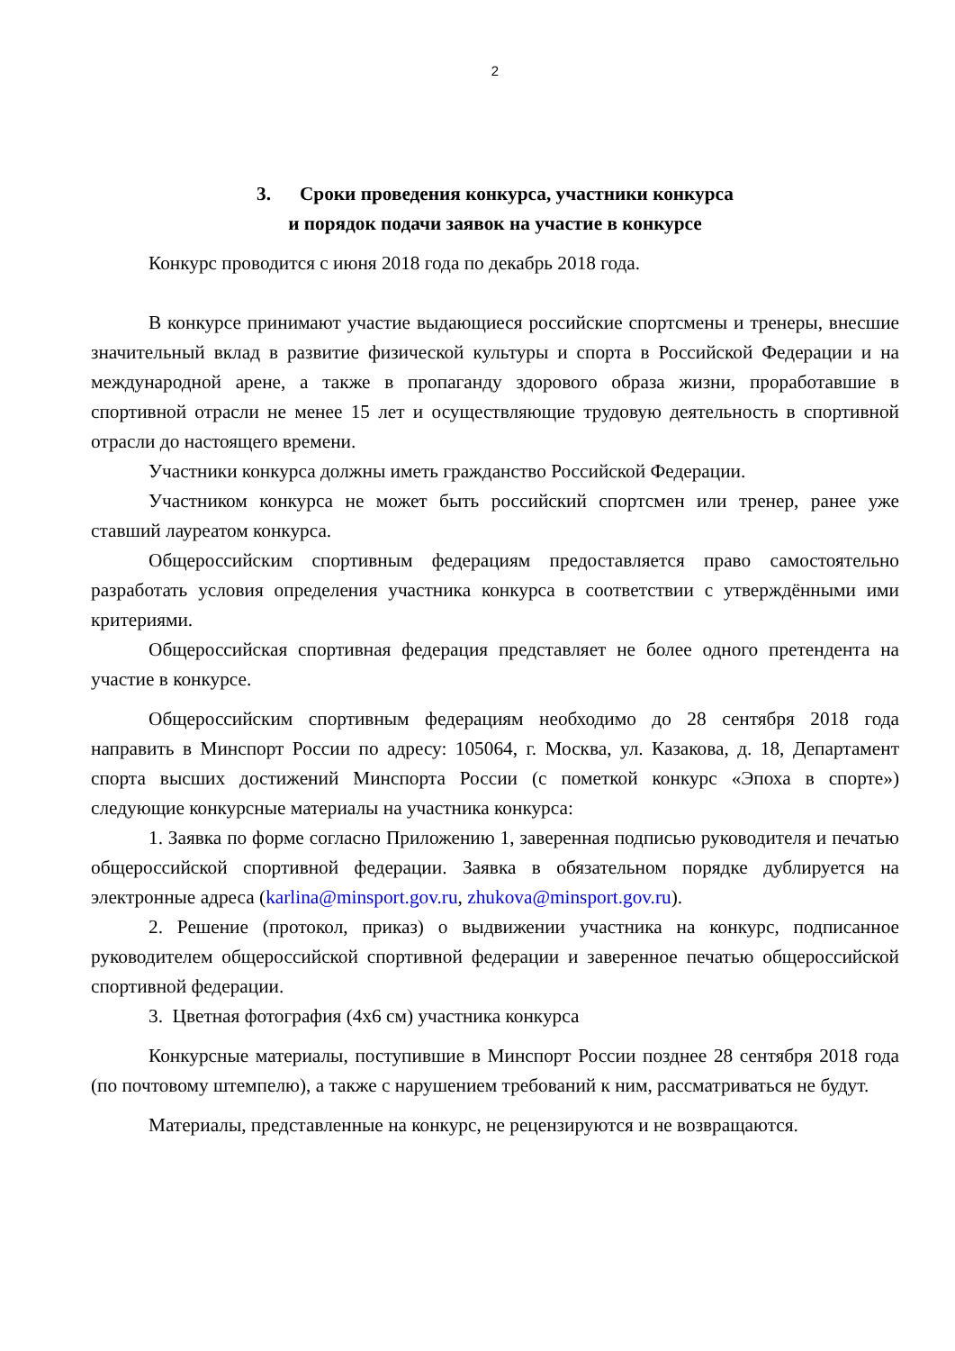2
3. Сроки проведения конкурса, участники конкурса
и порядок подачи заявок на участие в конкурсе
Конкурс проводится с июня 2018 года по декабрь 2018 года.
В конкурсе принимают участие выдающиеся российские спортсмены и тренеры, внесшие значительный вклад в развитие физической культуры и спорта в Российской Федерации и на международной арене, а также в пропаганду здорового образа жизни, проработавшие в спортивной отрасли не менее 15 лет и осуществляющие трудовую деятельность в спортивной отрасли до настоящего времени.
Участники конкурса должны иметь гражданство Российской Федерации.
Участником конкурса не может быть российский спортсмен или тренер, ранее уже ставший лауреатом конкурса.
Общероссийским спортивным федерациям предоставляется право самостоятельно разработать условия определения участника конкурса в соответствии с утверждёнными ими критериями.
Общероссийская спортивная федерация представляет не более одного претендента на участие в конкурсе.
Общероссийским спортивным федерациям необходимо до 28 сентября 2018 года направить в Минспорт России по адресу: 105064, г. Москва, ул. Казакова, д. 18, Департамент спорта высших достижений Минспорта России (с пометкой конкурс «Эпоха в спорте») следующие конкурсные материалы на участника конкурса:
1. Заявка по форме согласно Приложению 1, заверенная подписью руководителя и печатью общероссийской спортивной федерации. Заявка в обязательном порядке дублируется на электронные адреса (karlina@minsport.gov.ru, zhukova@minsport.gov.ru).
2. Решение (протокол, приказ) о выдвижении участника на конкурс, подписанное руководителем общероссийской спортивной федерации и заверенное печатью общероссийской спортивной федерации.
3. Цветная фотография (4х6 см) участника конкурса
Конкурсные материалы, поступившие в Минспорт России позднее 28 сентября 2018 года (по почтовому штемпелю), а также с нарушением требований к ним, рассматриваться не будут.
Материалы, представленные на конкурс, не рецензируются и не возвращаются.